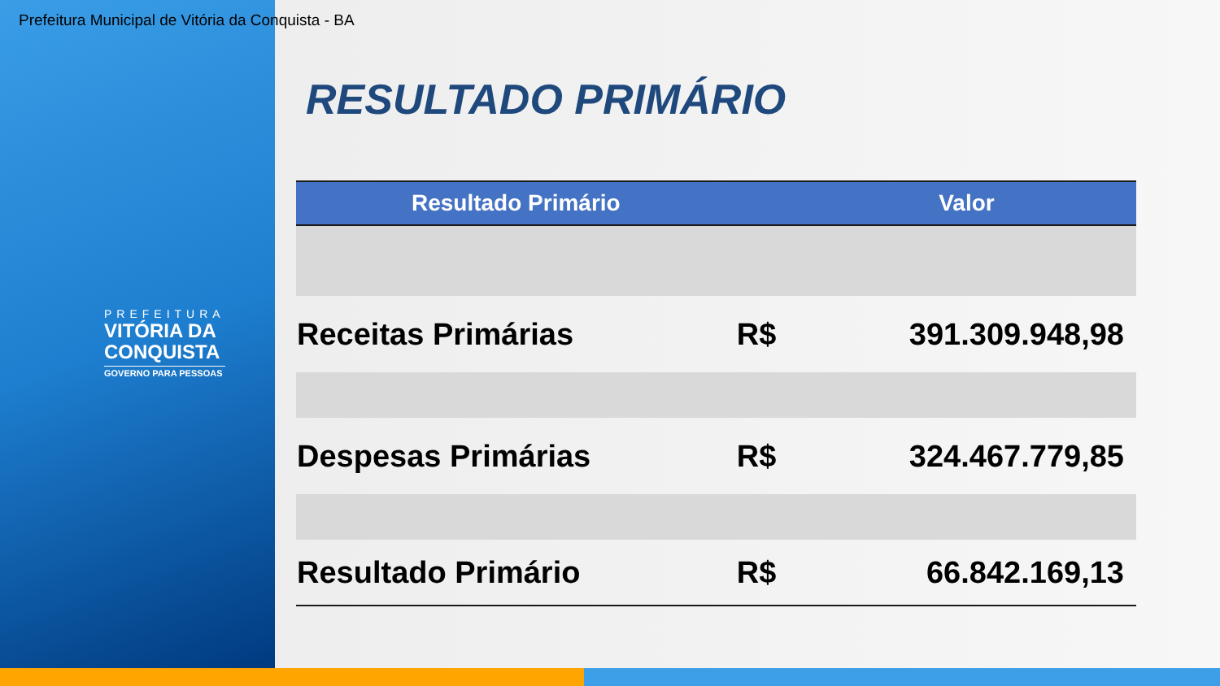Prefeitura Municipal de Vitória da Conquista - BA
PREFEITURA
VITÓRIA DA
CONQUISTA
GOVERNO PARA PESSOAS
RESULTADO PRIMÁRIO
| Resultado Primário | | Valor |
| --- | --- | --- |
| Receitas Primárias | R$ | 391.309.948,98 |
| Despesas Primárias | R$ | 324.467.779,85 |
| Resultado Primário | R$ | 66.842.169,13 |